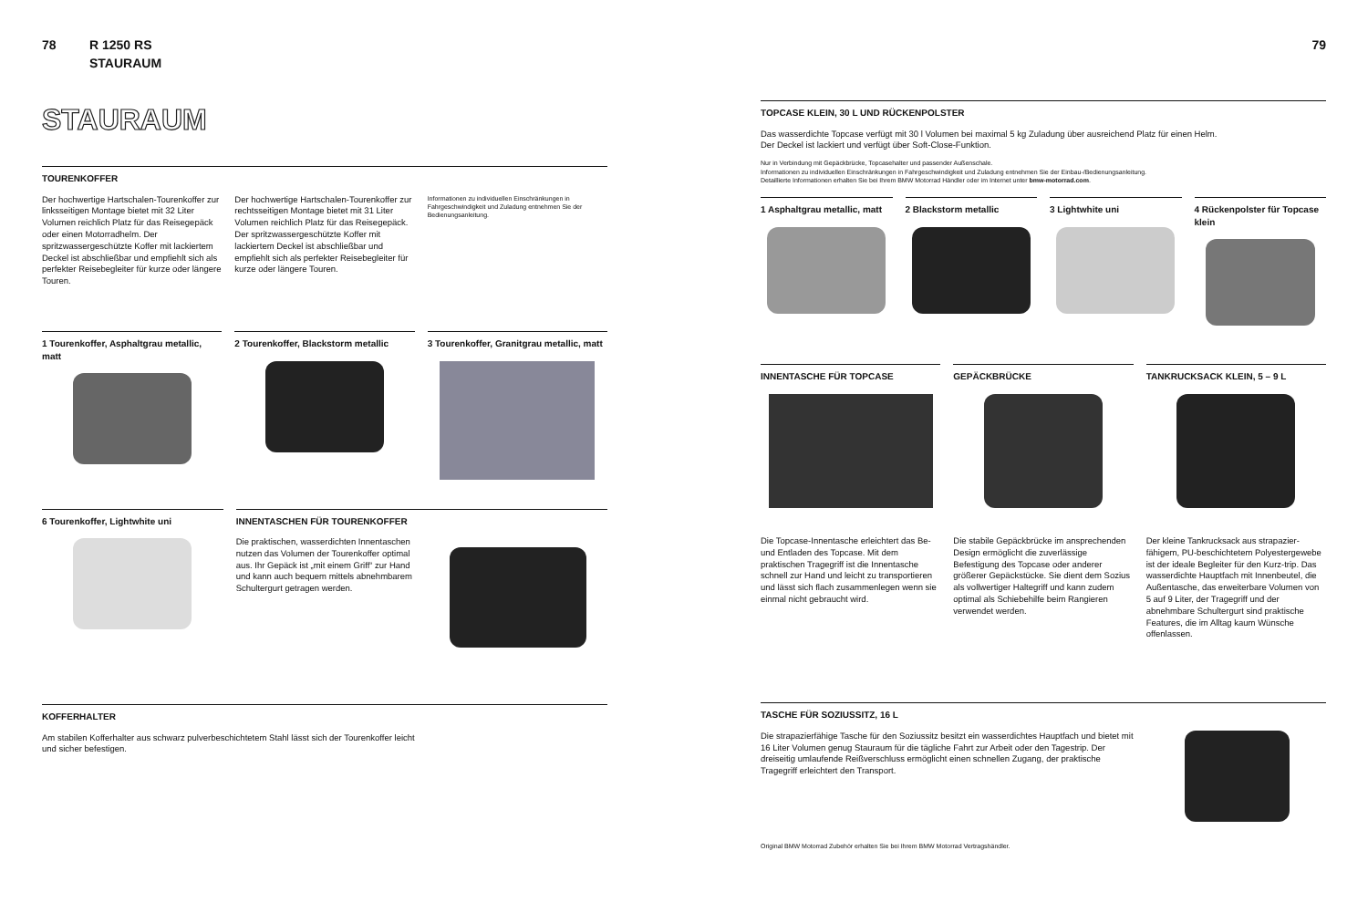78 R 1250 RS
STAURAUM
STAURAUM
TOURENKOFFER
Der hochwertige Hartschalen-Tourenkof­fer zur linksseitigen Montage bietet mit 32 Liter Volumen reichlich Platz für das Reisegepäck oder einen Motorradhelm. Der spritzwassergeschützte Koffer mit lackiertem Deckel ist abschließbar und empfiehlt sich als perfekter Reisebeglei­ter für kurze oder längere Touren.
Der hochwertige Hartschalen-Touren­koffer zur rechtsseitigen Montage bietet mit 31 Liter Volumen reichlich Platz für das Reisegepäck. Der spritzwasserge­schützte Koffer mit lackiertem Deckel ist abschließbar und empfiehlt sich als perfekter Reisebegleiter für kurze oder längere Touren.
Informationen zu individuellen Einschränkungen in Fahrgeschwindigkeit und Zuladung entnehmen Sie der Bedienungsanleitung.
1 Tourenkoffer, Asphaltgrau metallic, matt
2 Tourenkoffer, Blackstorm metallic
3 Tourenkoffer, Granitgrau metallic, matt
6 Tourenkoffer, Lightwhite uni INNENTASCHEN FÜR TOURENKOFFER
Die praktischen, wasserdichten Innen­taschen nutzen das Volumen der Touren­koffer optimal aus. Ihr Gepäck ist „mit einem Griff“ zur Hand und kann auch bequem mittels abnehmbarem Schulter­gurt getragen werden.
KOFFERHALTER
Am stabilen Kofferhalter aus schwarz pulverbeschichtetem Stahl lässt sich der Touren­koffer leicht und sicher befestigen.
79
TOPCASE KLEIN, 30 L UND RÜCKENPOLSTER
Das wasserdichte Topcase verfügt mit 30 l Volumen bei maximal 5 kg Zuladung über ausreichend Platz für einen Helm.
Der Deckel ist lackiert und verfügt über Soft-Close-Funktion.
Nur in Verbindung mit Gepäckbrücke, Topcasehalter und passender Außenschale.
Informationen zu individuellen Einschränkungen in Fahrgeschwindigkeit und Zuladung entnehmen Sie der Einbau-/Bedienungsanleitung.
Detaillierte Informationen erhalten Sie bei Ihrem BMW Motorrad Händler oder im Internet unter bmw-motorrad.com.
1 Asphaltgrau metallic, matt 2 Blackstorm metallic 3 Lightwhite uni 4 Rückenpolster für Topcase klein
INNENTASCHE FÜR TOPCASE
Die Topcase-Innentasche erleichtert das Be- und Entladen des Topcase. Mit dem praktischen Tragegriff ist die Innentasche schnell zur Hand und leicht zu transportieren und lässt sich flach zusammenlegen wenn sie einmal nicht gebraucht wird.
GEPÄCKBRÜCKE
Die stabile Gepäckbrücke im anspre­chenden Design ermöglicht die zuver­lässige Befestigung des Topcase oder anderer größerer Gepäckstücke. Sie dient dem Sozius als vollwertiger Haltegriff und kann zudem optimal als Schiebehilfe beim Rangieren verwendet werden.
TANKRUCKSACK KLEIN, 5 – 9 L
Der kleine Tankrucksack aus strapazier­fähigem, PU-beschichtetem Polyester­gewebe ist der ideale Begleiter für den Kurz-trip. Das wasserdichte Hauptfach mit Innenbeutel, die Außentasche, das erweiterbare Volumen von 5 auf 9 Liter, der Tragegriff und der abnehmbare Schultergurt sind praktische Features, die im Alltag kaum Wünsche offenlassen.
TASCHE FÜR SOZIUSSITZ, 16 L
Die strapazierfähige Tasche für den Soziussitz besitzt ein wasserdichtes Hauptfach und bietet mit 16 Liter Volumen genug Stauraum für die tägliche Fahrt zur Arbeit oder den Tagestrip. Der dreiseitig umlaufende Reißverschluss ermöglicht einen schnellen Zugang, der praktische Tragegriff erleichtert den Transport.
Original BMW Motorrad Zubehör erhalten Sie bei Ihrem BMW Motorrad Vertragshändler.